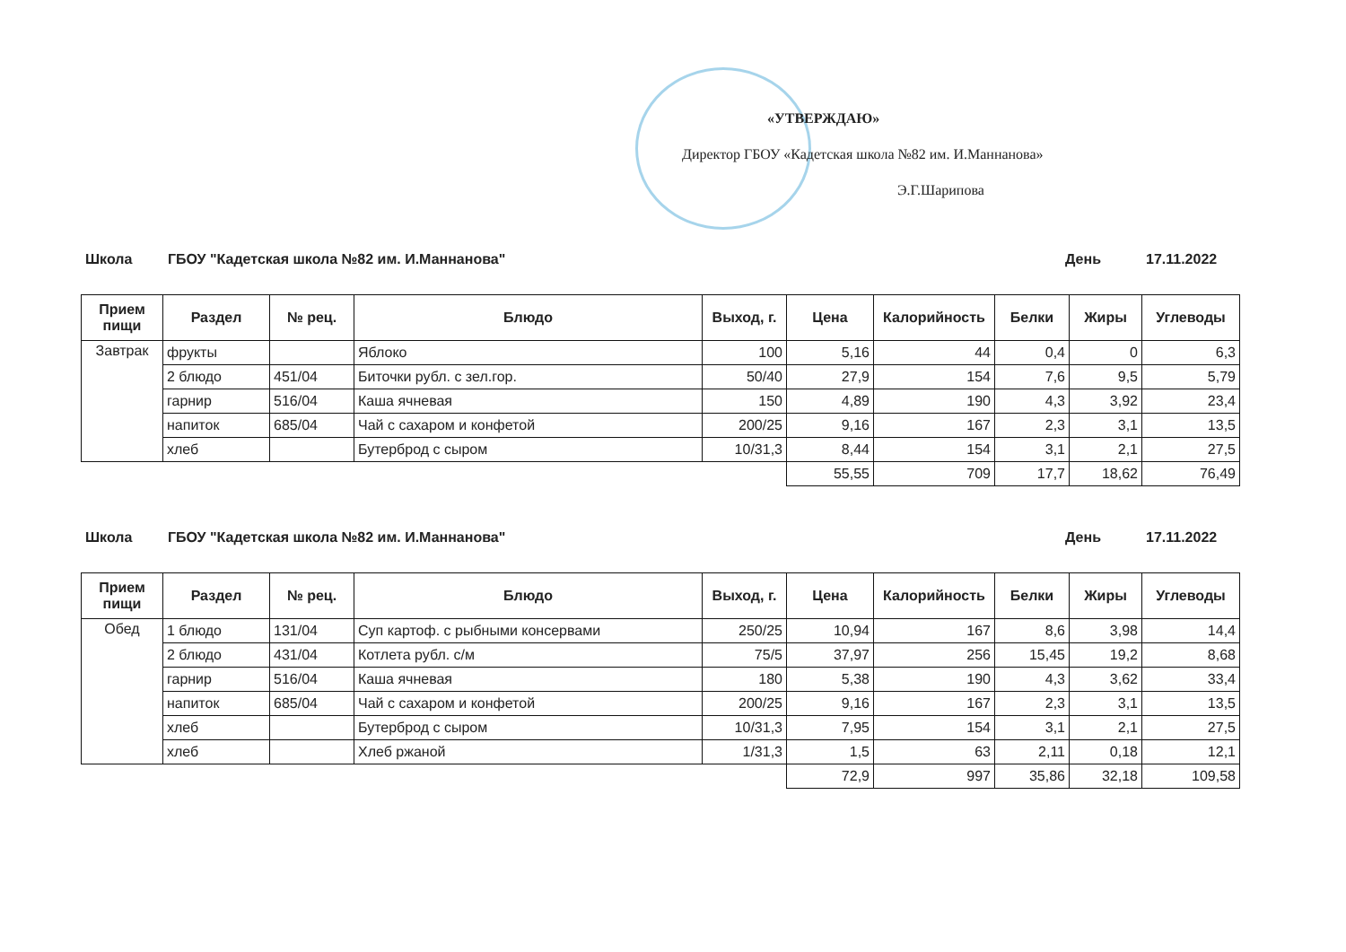«УТВЕРЖДАЮ»
Директор ГБОУ «Кадетская школа №82 им. И.Маннанова»
Э.Г.Шарипова
Школа ГБОУ "Кадетская школа №82 им. И.Маннанова" День 17.11.2022
| Прием пищи | Раздел | № рец. | Блюдо | Выход, г. | Цена | Калорийность | Белки | Жиры | Углеводы |
| --- | --- | --- | --- | --- | --- | --- | --- | --- | --- |
| Завтрак | фрукты | | Яблоко | 100 | 5,16 | 44 | 0,4 | 0 | 6,3 |
| | 2 блюдо | 451/04 | Биточки рубл. с зел.гор. | 50/40 | 27,9 | 154 | 7,6 | 9,5 | 5,79 |
| | гарнир | 516/04 | Каша ячневая | 150 | 4,89 | 190 | 4,3 | 3,92 | 23,4 |
| | напиток | 685/04 | Чай с сахаром и конфетой | 200/25 | 9,16 | 167 | 2,3 | 3,1 | 13,5 |
| | хлеб | | Бутерброд с сыром | 10/31,3 | 8,44 | 154 | 3,1 | 2,1 | 27,5 |
| | | | | | 55,55 | 709 | 17,7 | 18,62 | 76,49 |
Школа ГБОУ "Кадетская школа №82 им. И.Маннанова" День 17.11.2022
| Прием пищи | Раздел | № рец. | Блюдо | Выход, г. | Цена | Калорийность | Белки | Жиры | Углеводы |
| --- | --- | --- | --- | --- | --- | --- | --- | --- | --- |
| Обед | 1 блюдо | 131/04 | Суп картоф. с рыбными консервами | 250/25 | 10,94 | 167 | 8,6 | 3,98 | 14,4 |
| | 2 блюдо | 431/04 | Котлета рубл. с/м | 75/5 | 37,97 | 256 | 15,45 | 19,2 | 8,68 |
| | гарнир | 516/04 | Каша ячневая | 180 | 5,38 | 190 | 4,3 | 3,62 | 33,4 |
| | напиток | 685/04 | Чай с сахаром и конфетой | 200/25 | 9,16 | 167 | 2,3 | 3,1 | 13,5 |
| | хлеб | | Бутерброд с сыром | 10/31,3 | 7,95 | 154 | 3,1 | 2,1 | 27,5 |
| | хлеб | | Хлеб ржаной | 1/31,3 | 1,5 | 63 | 2,11 | 0,18 | 12,1 |
| | | | | | 72,9 | 997 | 35,86 | 32,18 | 109,58 |